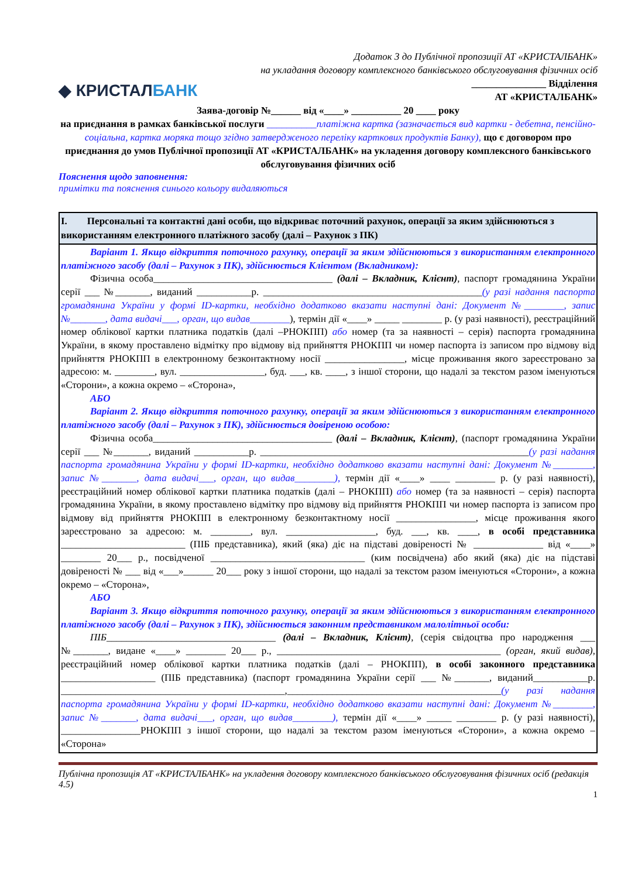Додаток 3 до Публічної пропозиції АТ «КРИСТАЛБАНК»
на укладання договору комплексного банківського обслуговування фізичних осіб
◆ КРИСТАЛБАНК
_______________ Відділення
АТ «КРИСТАЛБАНК»
Заява-договір №______ від «____» __________ 20 ____ року
на приєднання в рамках банківської послуги __________платіжна картка (зазначається вид картки - дебетна, пенсійно-соціальна, картка моряка тощо згідно затвердженого переліку карткових продуктів Банку), що є договором про приєднання до умов Публічної пропозиції АТ «КРИСТАЛБАНК» на укладення договору комплексного банківського обслуговування фізичних осіб
Пояснення щодо заповнення:
примітки та пояснення синього кольору видаляються
| I. Персональні та контактні дані особи, що відкриває поточний рахунок, операції за яким здійснюються з використанням електронного платіжного засобу (далі – Рахунок з ПК) |
| --- |
| Варіант 1. Якщо відкриття поточного рахунку, операції за яким здійснюються з використанням електронного платіжного засобу (далі – Рахунок з ПК), здійснюється Клієнтом (Вкладником): Фізична особа____________________________________ (далі – Вкладник, Клієнт) , паспорт громадянина України серії ___ №_______, виданий ___________р. ____________________________________________ (у разі надання паспорта громадянина України у формі ID-картки, необхідно додатково вказати наступні дані: Документ №________, запис №_______, дата видачі___, орган, що видав________ ), термін дії «____» _____ ________ р. (у разі наявності), реєстраційний номер облікової картки платника податків (далі –РНОКПП) або номер (та за наявності – серія) паспорта громадянина України, в якому проставлено відмітку про відмову від прийняття РНОКПП чи номер паспорта із записом про відмову від прийняття РНОКПП в електронному безконтактному носії ________________, місце проживання якого зареєстровано за адресою: м. ________, вул. _________________, буд. ___, кв. ____, з іншої сторони, що надалі за текстом разом іменуються «Сторони», а кожна окремо – «Сторона», АБО Варіант 2. Якщо відкриття поточного рахунку, операції за яким здійснюються з використанням електронного платіжного засобу (далі – Рахунок з ПК), здійснюється довіреною особою: Фізична особа____________________________________ (далі – Вкладник, Клієнт) , (паспорт громадянина України серії ___ №_______, виданий ___________р. ______________________________________________________ (у разі надання паспорта громадянина України у формі ID-картки, необхідно додатково вказати наступні дані: Документ №________, запис №_______, дата видачі___, орган, що видав________), термін дії «____» ____ ________ р. (у разі наявності), реєстраційний номер облікової картки платника податків (далі – РНОКПП) або номер (та за наявності – серія) паспорта громадянина України, в якому проставлено відмітку про відмову від прийняття РНОКПП чи номер паспорта із записом про відмову від прийняття РНОКПП в електронному безконтактному носії ________________, місце проживання якого зареєстровано за адресою: м. ________, вул. __________________, буд. ___, кв. ____, в особі представника _________________________ (ПІБ представника), який (яка) діє на підставі довіреності № ______________ від «____» ________ 20___ р., посвідченої _______________________________ (ким посвідчена) або який (яка) діє на підставі довіреності № ___ від «___»______ 20___ року з іншої сторони, що надалі за текстом разом іменуються «Сторони», а кожна окремо – «Сторона», АБО Варіант 3. Якщо відкриття поточного рахунку, операції за яким здійснюються з використанням електронного платіжного засобу (далі – Рахунок з ПК), здійснюється законним представником малолітньої особи: ПІБ __________________________________ (далі – Вкладник, Клієнт) , (серія свідоцтва про народження ___ №_______, видане «____» ________ 20___ р., _____________________________________________ (орган, який видав) , реєстраційний номер облікової картки платника податків (далі – РНОКПП), в особі законного представника ___________________ (ПІБ представника) (паспорт громадянина України серії ___ №_______, виданий___________р. _____________________________________________,___________________________________________ (у разі надання паспорта громадянина України у формі ID-картки, необхідно додатково вказати наступні дані: Документ №________, запис №_______, дата видачі___, орган, що видав________), термін дії «____» _____ ________ р. (у разі наявності), ________________РНОКПП з іншої сторони, що надалі за текстом разом іменуються «Сторони», а кожна окремо – «Сторона» |
Публічна пропозиція АТ «КРИСТАЛБАНК» на укладення договору комплексного банківського обслуговування фізичних осіб (редакція 4.5)
1